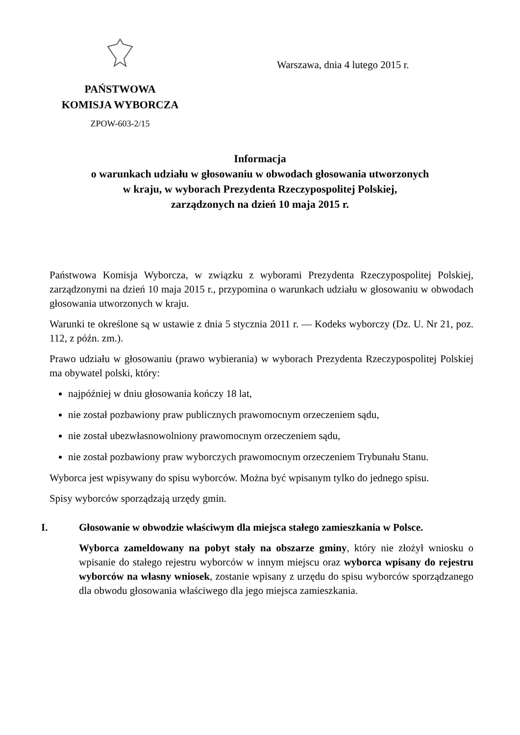PAŃSTWOWA
KOMISJA WYBORCZA
ZPOW-603-2/15
Warszawa, dnia 4 lutego 2015 r.
Informacja
o warunkach udziału w głosowaniu w obwodach głosowania utworzonych
w kraju, w wyborach Prezydenta Rzeczypospolitej Polskiej,
zarządzonych na dzień 10 maja 2015 r.
Państwowa Komisja Wyborcza, w związku z wyborami Prezydenta Rzeczypospolitej Polskiej, zarządzonymi na dzień 10 maja 2015 r., przypomina o warunkach udziału w głosowaniu w obwodach głosowania utworzonych w kraju.
Warunki te określone są w ustawie z dnia 5 stycznia 2011 r. — Kodeks wyborczy (Dz. U. Nr 21, poz. 112, z późn. zm.).
Prawo udziału w głosowaniu (prawo wybierania) w wyborach Prezydenta Rzeczypospolitej Polskiej ma obywatel polski, który:
najpóźniej w dniu głosowania kończy 18 lat,
nie został pozbawiony praw publicznych prawomocnym orzeczeniem sądu,
nie został ubezwłasnowolniony prawomocnym orzeczeniem sądu,
nie został pozbawiony praw wyborczych prawomocnym orzeczeniem Trybunału Stanu.
Wyborca jest wpisywany do spisu wyborców. Można być wpisanym tylko do jednego spisu.
Spisy wyborców sporządzają urzędy gmin.
I. Głosowanie w obwodzie właściwym dla miejsca stałego zamieszkania w Polsce.
Wyborca zameldowany na pobyt stały na obszarze gminy, który nie złożył wniosku o wpisanie do stałego rejestru wyborców w innym miejscu oraz wyborca wpisany do rejestru wyborców na własny wniosek, zostanie wpisany z urzędu do spisu wyborców sporządzanego dla obwodu głosowania właściwego dla jego miejsca zamieszkania.